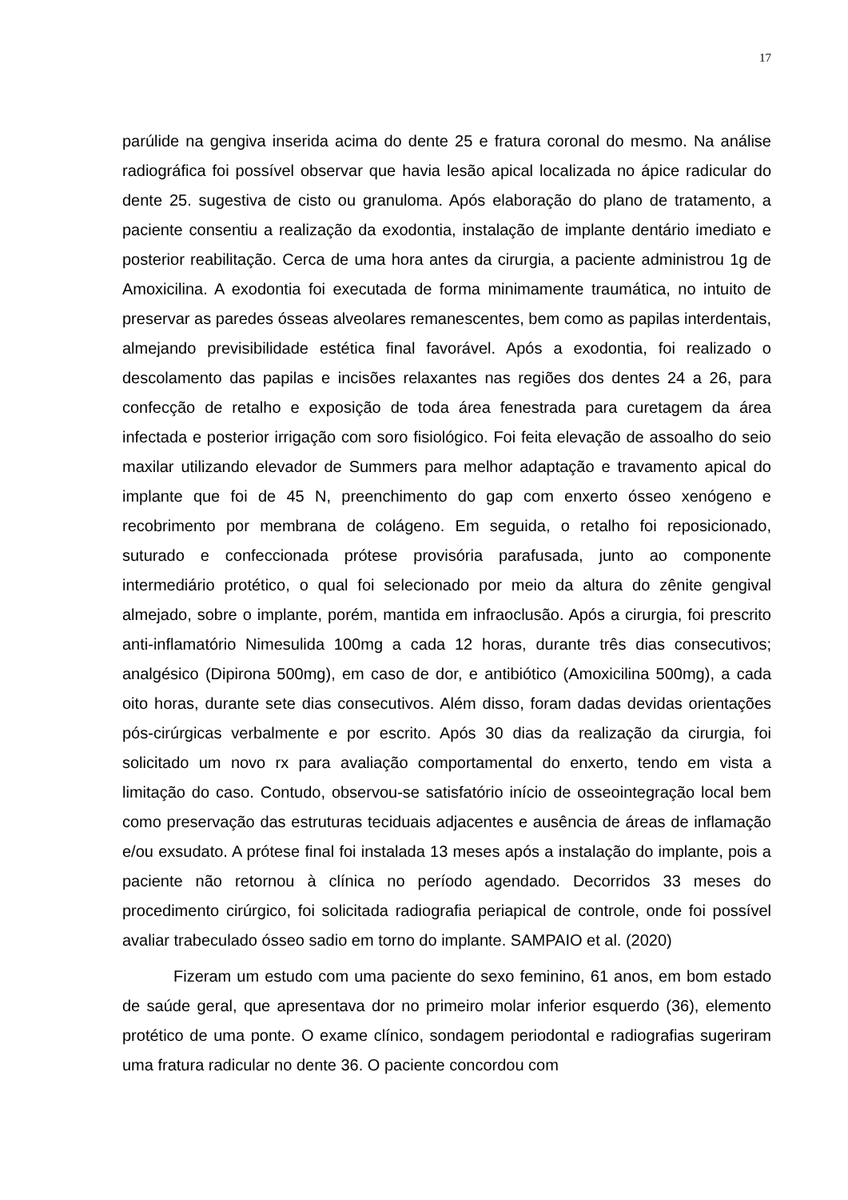17
parúlide na gengiva inserida acima do dente 25 e fratura coronal do mesmo. Na análise radiográfica foi possível observar que havia lesão apical localizada no ápice radicular do dente 25. sugestiva de cisto ou granuloma. Após elaboração do plano de tratamento, a paciente consentiu a realização da exodontia, instalação de implante dentário imediato e posterior reabilitação. Cerca de uma hora antes da cirurgia, a paciente administrou 1g de Amoxicilina. A exodontia foi executada de forma minimamente traumática, no intuito de preservar as paredes ósseas alveolares remanescentes, bem como as papilas interdentais, almejando previsibilidade estética final favorável. Após a exodontia, foi realizado o descolamento das papilas e incisões relaxantes nas regiões dos dentes 24 a 26, para confecção de retalho e exposição de toda área fenestrada para curetagem da área infectada e posterior irrigação com soro fisiológico. Foi feita elevação de assoalho do seio maxilar utilizando elevador de Summers para melhor adaptação e travamento apical do implante que foi de 45 N, preenchimento do gap com enxerto ósseo xenógeno e recobrimento por membrana de colágeno. Em seguida, o retalho foi reposicionado, suturado e confeccionada prótese provisória parafusada, junto ao componente intermediário protético, o qual foi selecionado por meio da altura do zênite gengival almejado, sobre o implante, porém, mantida em infraoclusão. Após a cirurgia, foi prescrito anti-inflamatório Nimesulida 100mg a cada 12 horas, durante três dias consecutivos; analgésico (Dipirona 500mg), em caso de dor, e antibiótico (Amoxicilina 500mg), a cada oito horas, durante sete dias consecutivos. Além disso, foram dadas devidas orientações pós-cirúrgicas verbalmente e por escrito. Após 30 dias da realização da cirurgia, foi solicitado um novo rx para avaliação comportamental do enxerto, tendo em vista a limitação do caso. Contudo, observou-se satisfatório início de osseointegração local bem como preservação das estruturas teciduais adjacentes e ausência de áreas de inflamação e/ou exsudato. A prótese final foi instalada 13 meses após a instalação do implante, pois a paciente não retornou à clínica no período agendado. Decorridos 33 meses do procedimento cirúrgico, foi solicitada radiografia periapical de controle, onde foi possível avaliar trabeculado ósseo sadio em torno do implante. SAMPAIO et al. (2020)
Fizeram um estudo com uma paciente do sexo feminino, 61 anos, em bom estado de saúde geral, que apresentava dor no primeiro molar inferior esquerdo (36), elemento protético de uma ponte. O exame clínico, sondagem periodontal e radiografias sugeriram uma fratura radicular no dente 36. O paciente concordou com